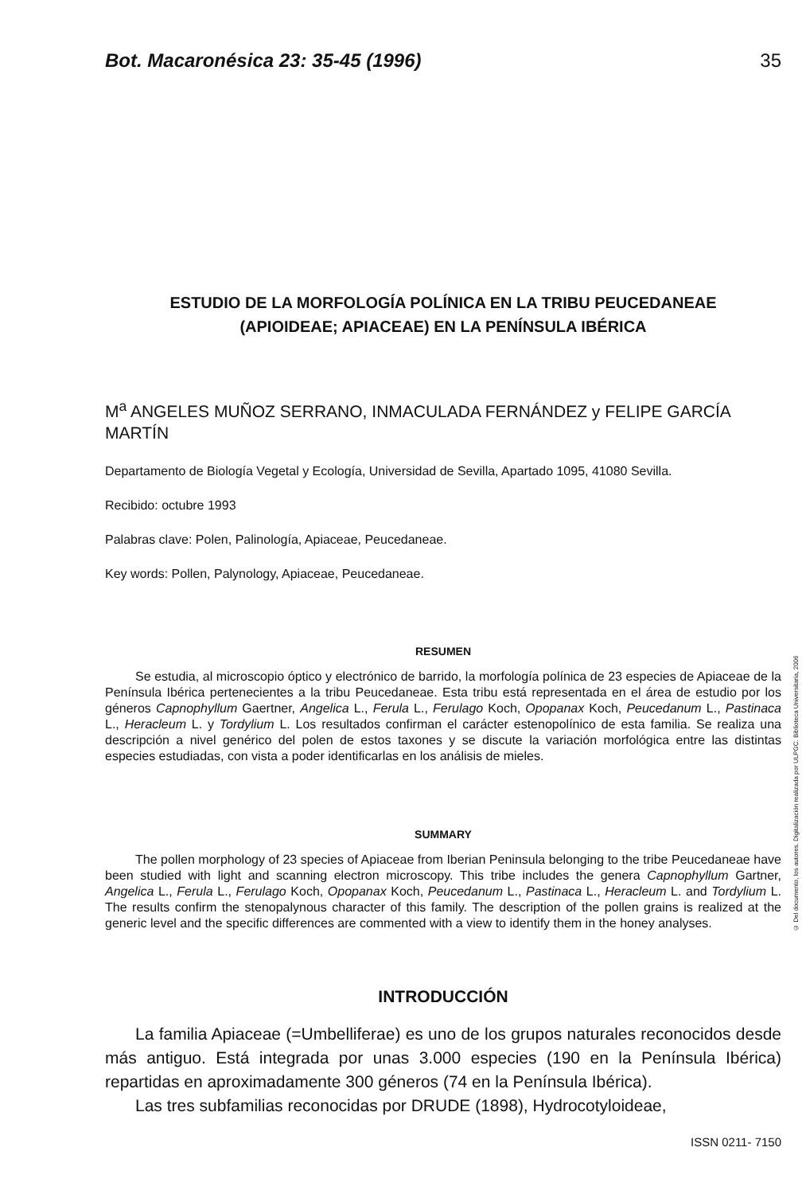Bot. Macaronésica 23: 35-45 (1996) 35
ESTUDIO DE LA MORFOLOGÍA POLÍNICA EN LA TRIBU PEUCEDANEAE
(APIOIDEAE; APIACEAE) EN LA PENÍNSULA IBÉRICA
M<sup>a</sup> ANGELES MUÑOZ SERRANO, INMACULADA FERNÁNDEZ y FELIPE GARCÍA MARTÍN
Departamento de Biología Vegetal y Ecología, Universidad de Sevilla, Apartado 1095, 41080 Sevilla.
Recibido: octubre 1993
Palabras clave: Polen, Palinología, Apiaceae, Peucedaneae.
Key words: Pollen, Palynology, Apiaceae, Peucedaneae.
RESUMEN
Se estudia, al microscopio óptico y electrónico de barrido, la morfología polínica de 23 especies de Apiaceae de la Península Ibérica pertenecientes a la tribu Peucedaneae. Esta tribu está representada en el área de estudio por los géneros Capnophyllum Gaertner, Angelica L., Ferula L., Ferulago Koch, Opopanax Koch, Peucedanum L., Pastinaca L., Heracleum L. y Tordylium L. Los resultados confirman el carácter estenopolínico de esta familia. Se realiza una descripción a nivel genérico del polen de estos taxones y se discute la variación morfológica entre las distintas especies estudiadas, con vista a poder identificarlas en los análisis de mieles.
SUMMARY
The pollen morphology of 23 species of Apiaceae from Iberian Peninsula belonging to the tribe Peucedaneae have been studied with light and scanning electron microscopy. This tribe includes the genera Capnophyllum Gartner, Angelica L., Ferula L., Ferulago Koch, Opopanax Koch, Peucedanum L., Pastinaca L., Heracleum L. and Tordylium L. The results confirm the stenopalynous character of this family. The description of the pollen grains is realized at the generic level and the specific differences are commented with a view to identify them in the honey analyses.
INTRODUCCIÓN
La familia Apiaceae (=Umbelliferae) es uno de los grupos naturales reconocidos desde más antiguo. Está integrada por unas 3.000 especies (190 en la Península Ibérica) repartidas en aproximadamente 300 géneros (74 en la Península Ibérica).
Las tres subfamilias reconocidas por DRUDE (1898), Hydrocotyloideae,
ISSN 0211- 7150
© Del documento, los autores. Digitalización realizada por ULPGC. Biblioteca Universitaria, 2006